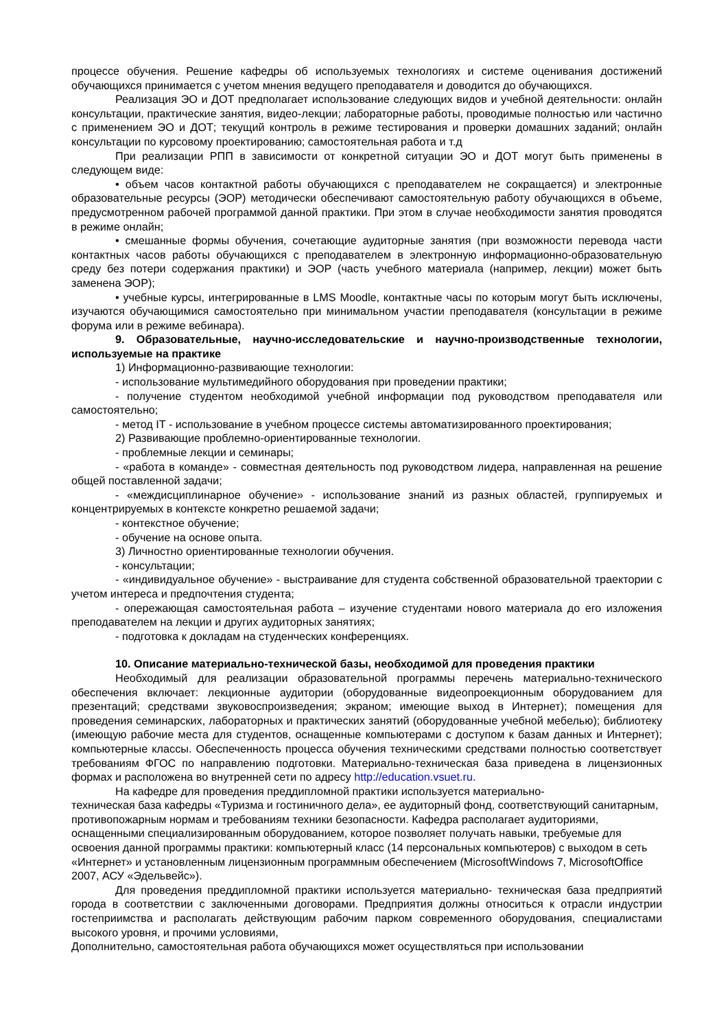процессе обучения. Решение кафедры об используемых технологиях и системе оценивания достижений обучающихся принимается с учетом мнения ведущего преподавателя и доводится до обучающихся.
Реализация ЭО и ДОТ предполагает использование следующих видов и учебной деятельности: онлайн консультации, практические занятия, видео-лекции; лабораторные работы, проводимые полностью или частично с применением ЭО и ДОТ; текущий контроль в режиме тестирования и проверки домашних заданий; онлайн консультации по курсовому проектированию; самостоятельная работа и т.д
При реализации РПП в зависимости от конкретной ситуации ЭО и ДОТ могут быть применены в следующем виде:
• объем часов контактной работы обучающихся с преподавателем не сокращается) и электронные образовательные ресурсы (ЭОР) методически обеспечивают самостоятельную работу обучающихся в объеме, предусмотренном рабочей программой данной практики. При этом в случае необходимости занятия проводятся в режиме онлайн;
• смешанные формы обучения, сочетающие аудиторные занятия (при возможности перевода части контактных часов работы обучающихся с преподавателем в электронную информационно-образовательную среду без потери содержания практики) и ЭОР (часть учебного материала (например, лекции) может быть заменена ЭОР);
• учебные курсы, интегрированные в LMS Moodle, контактные часы по которым могут быть исключены, изучаются обучающимися самостоятельно при минимальном участии преподавателя (консультации в режиме форума или в режиме вебинара).
9. Образовательные, научно-исследовательские и научно-производственные технологии, используемые на практике
1) Информационно-развивающие технологии:
- использование мультимедийного оборудования при проведении практики;
- получение студентом необходимой учебной информации под руководством преподавателя или самостоятельно;
- метод IT - использование в учебном процессе системы автоматизированного проектирования;
2) Развивающие проблемно-ориентированные технологии.
- проблемные лекции и семинары;
- «работа в команде» - совместная деятельность под руководством лидера, направленная на решение общей поставленной задачи;
- «междисциплинарное обучение» - использование знаний из разных областей, группируемых и концентрируемых в контексте конкретно решаемой задачи;
- контекстное обучение;
- обучение на основе опыта.
3) Личностно ориентированные технологии обучения.
- консультации;
- «индивидуальное обучение» - выстраивание для студента собственной образовательной траектории с учетом интереса и предпочтения студента;
- опережающая самостоятельная работа – изучение студентами нового материала до его изложения преподавателем на лекции и других аудиторных занятиях;
- подготовка к докладам на студенческих конференциях.
10. Описание материально-технической базы, необходимой для проведения практики
Необходимый для реализации образовательной программы перечень материально-технического обеспечения включает: лекционные аудитории (оборудованные видеопроекционным оборудованием для презентаций; средствами звуковоспроизведения; экраном; имеющие выход в Интернет); помещения для проведения семинарских, лабораторных и практических занятий (оборудованные учебной мебелью); библиотеку (имеющую рабочие места для студентов, оснащенные компьютерами с доступом к базам данных и Интернет); компьютерные классы. Обеспеченность процесса обучения техническими средствами полностью соответствует требованиям ФГОС по направлению подготовки. Материально-техническая база приведена в лицензионных формах и расположена во внутренней сети по адресу http://education.vsuet.ru.
На кафедре для проведения преддипломной практики используется материально-
техническая база кафедры «Туризма и гостиничного дела», ее аудиторный фонд, соответствующий санитарным, противопожарным нормам и требованиям техники безопасности. Кафедра располагает аудиториями, оснащенными специализированным оборудованием, которое позволяет получать навыки, требуемые для освоения данной программы практики: компьютерный класс (14 персональных компьютеров) с выходом в сеть «Интернет» и установленным лицензионным программным обеспечением (MicrosoftWindows 7, MicrosoftOffice 2007, АСУ «Эдельвейс»).
Для проведения преддипломной практики используется материально- техническая база предприятий города в соответствии с заключенными договорами. Предприятия должны относиться к отрасли индустрии гостеприимства и располагать действующим рабочим парком современного оборудования, специалистами высокого уровня, и прочими условиями,
Дополнительно, самостоятельная работа обучающихся может осуществляться при использовании